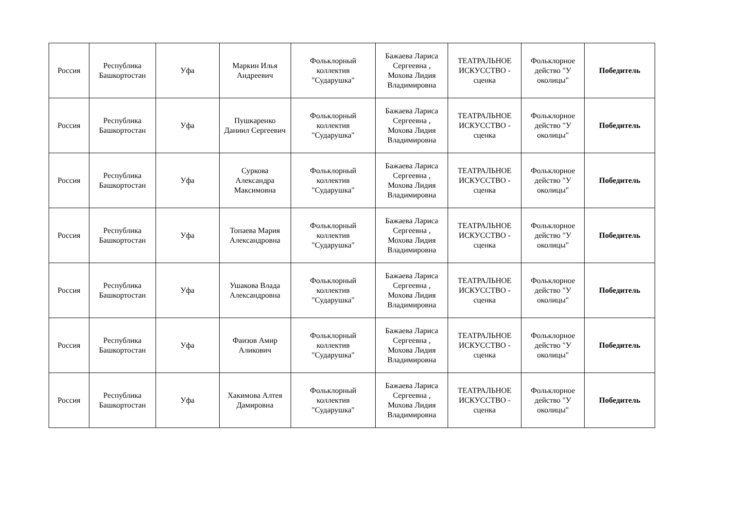| Россия | Республика Башкортостан | Уфа | Маркин Илья Андреевич | Фольклорный коллектив "Сударушка" | Бажаева Лариса Сергеевна , Мохова Лидия Владимировна | ТЕАТРАЛЬНОЕ ИСКУССТВО - сценка | Фольклорное действо "У околицы" | Победитель |
| Россия | Республика Башкортостан | Уфа | Пушкаренко Даниил Сергеевич | Фольклорный коллектив "Сударушка" | Бажаева Лариса Сергеевна , Мохова Лидия Владимировна | ТЕАТРАЛЬНОЕ ИСКУССТВО - сценка | Фольклорное действо "У околицы" | Победитель |
| Россия | Республика Башкортостан | Уфа | Суркова Александра Максимовна | Фольклорный коллектив "Сударушка" | Бажаева Лариса Сергеевна , Мохова Лидия Владимировна | ТЕАТРАЛЬНОЕ ИСКУССТВО - сценка | Фольклорное действо "У околицы" | Победитель |
| Россия | Республика Башкортостан | Уфа | Топаева Мария Александровна | Фольклорный коллектив "Сударушка" | Бажаева Лариса Сергеевна , Мохова Лидия Владимировна | ТЕАТРАЛЬНОЕ ИСКУССТВО - сценка | Фольклорное действо "У околицы" | Победитель |
| Россия | Республика Башкортостан | Уфа | Ушакова Влада Александровна | Фольклорный коллектив "Сударушка" | Бажаева Лариса Сергеевна , Мохова Лидия Владимировна | ТЕАТРАЛЬНОЕ ИСКУССТВО - сценка | Фольклорное действо "У околицы" | Победитель |
| Россия | Республика Башкортостан | Уфа | Фаизов Амир Аликович | Фольклорный коллектив "Сударушка" | Бажаева Лариса Сергеевна , Мохова Лидия Владимировна | ТЕАТРАЛЬНОЕ ИСКУССТВО - сценка | Фольклорное действо "У околицы" | Победитель |
| Россия | Республика Башкортостан | Уфа | Хакимова Алтея Дамировна | Фольклорный коллектив "Сударушка" | Бажаева Лариса Сергеевна , Мохова Лидия Владимировна | ТЕАТРАЛЬНОЕ ИСКУССТВО - сценка | Фольклорное действо "У околицы" | Победитель |